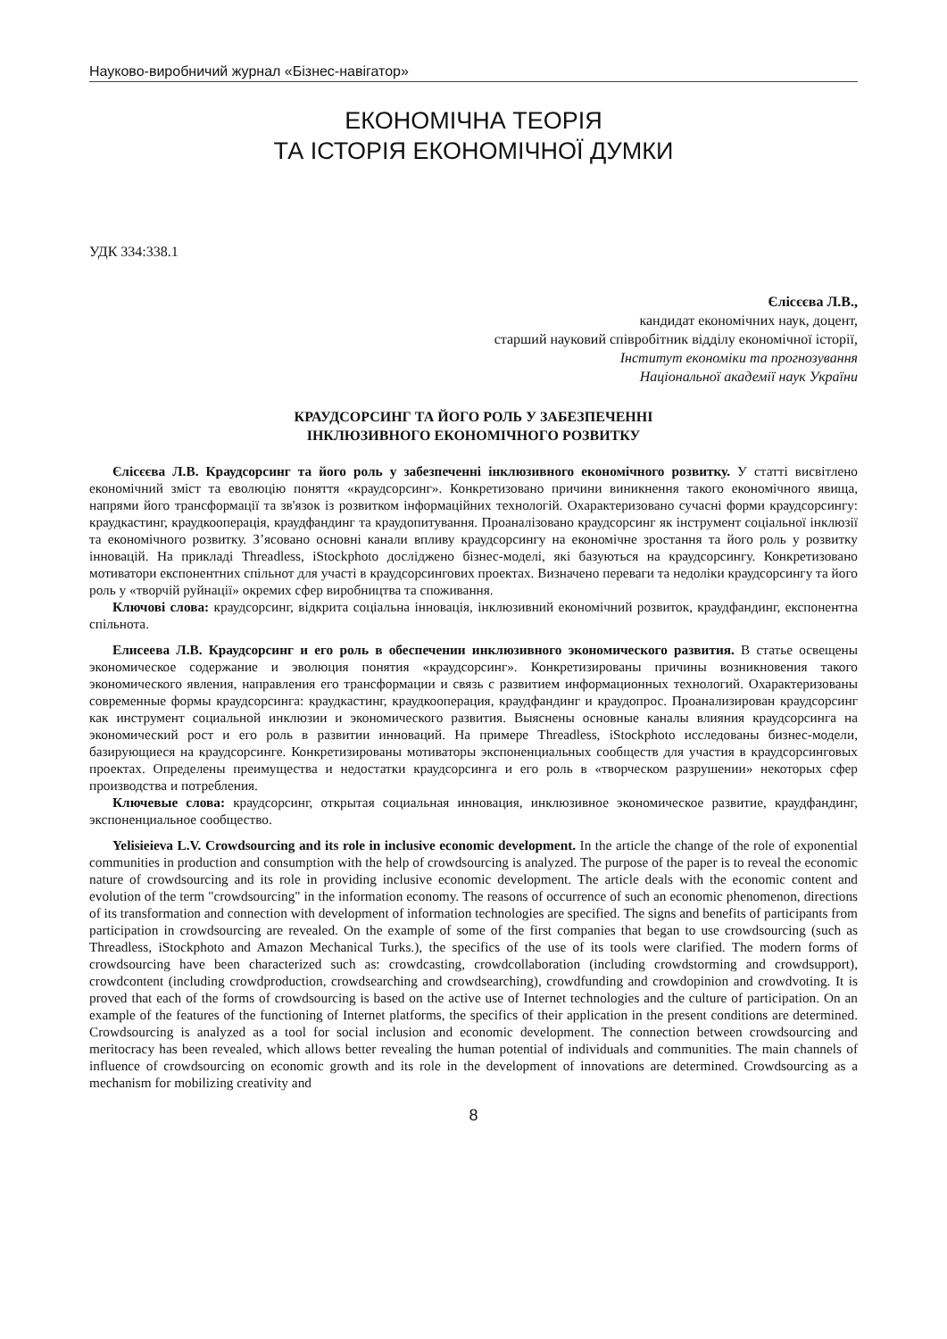Науково-виробничий журнал «Бізнес-навігатор»
ЕКОНОМІЧНА ТЕОРІЯ
ТА ІСТОРІЯ ЕКОНОМІЧНОЇ ДУМКИ
УДК 334:338.1
Єлісєєва Л.В.,
кандидат економічних наук, доцент,
старший науковий співробітник відділу економічної історії,
Інститут економіки та прогнозування
Національної академії наук України
КРАУДСОРСИНГ ТА ЙОГО РОЛЬ У ЗАБЕЗПЕЧЕННІ
ІНКЛЮЗИВНОГО ЕКОНОМІЧНОГО РОЗВИТКУ
Єлісєєва Л.В. Краудсорсинг та його роль у забезпеченні інклюзивного економічного розвитку. У статті висвітлено економічний зміст та еволюцію поняття «краудсорсинг». Конкретизовано причини виникнення такого економічного явища, напрями його трансформації та зв'язок із розвитком інформаційних технологій. Охарактеризовано сучасні форми краудсорсингу: краудкастинг, краудкооперація, краудфандинг та краудопитування. Проаналізовано краудсорсинг як інструмент соціальної інклюзії та економічного розвитку. З’ясовано основні канали впливу краудсорсингу на економічне зростання та його роль у розвитку інновацій. На прикладі Threadless, iStockphoto досліджено бізнес-моделі, які базуються на краудсорсингу. Конкретизовано мотиватори експонентних спільнот для участі в краудсорсингових проектах. Визначено переваги та недоліки краудсорсингу та його роль у «творчій руйнації» окремих сфер виробництва та споживання.
Ключові слова: краудсорсинг, відкрита соціальна інновація, інклюзивний економічний розвиток, краудфандинг, експонентна спільнота.
Елисеева Л.В. Краудсорсинг и его роль в обеспечении инклюзивного экономического развития. В статье освещены экономическое содержание и эволюция понятия «краудсорсинг». Конкретизированы причины возникновения такого экономического явления, направления его трансформации и связь с развитием информационных технологий. Охарактеризованы современные формы краудсорсинга: краудкастинг, краудкооперация, краудфандинг и краудопрос. Проанализирован краудсорсинг как инструмент социальной инклюзии и экономического развития. Выяснены основные каналы влияния краудсорсинга на экономический рост и его роль в развитии инноваций. На примере Threadless, iStockphoto исследованы бизнес-модели, базирующиеся на краудсорсинге. Конкретизированы мотиваторы экспоненциальных сообществ для участия в краудсорсинговых проектах. Определены преимущества и недостатки краудсорсинга и его роль в «творческом разрушении» некоторых сфер производства и потребления.
Ключевые слова: краудсорсинг, открытая социальная инновация, инклюзивное экономическое развитие, краудфандинг, экспоненциальное сообщество.
Yelisieieva L.V. Crowdsourcing and its role in inclusive economic development. In the article the change of the role of exponential communities in production and consumption with the help of crowdsourcing is analyzed. The purpose of the paper is to reveal the economic nature of crowdsourcing and its role in providing inclusive economic development. The article deals with the economic content and evolution of the term "crowdsourcing" in the information economy. The reasons of occurrence of such an economic phenomenon, directions of its transformation and connection with development of information technologies are specified. The signs and benefits of participants from participation in crowdsourcing are revealed. On the example of some of the first companies that began to use crowdsourcing (such as Threadless, iStockphoto and Amazon Mechanical Turks.), the specifics of the use of its tools were clarified. The modern forms of crowdsourcing have been characterized such as: crowdcasting, crowdcollaboration (including crowdstorming and crowdsupport), crowdcontent (including crowdproduction, crowdsearching and crowdsearching), crowdfunding and crowdopinion and crowdvoting. It is proved that each of the forms of crowdsourcing is based on the active use of Internet technologies and the culture of participation. On an example of the features of the functioning of Internet platforms, the specifics of their application in the present conditions are determined. Crowdsourcing is analyzed as a tool for social inclusion and economic development. The connection between crowdsourcing and meritocracy has been revealed, which allows better revealing the human potential of individuals and communities. The main channels of influence of crowdsourcing on economic growth and its role in the development of innovations are determined. Crowdsourcing as a mechanism for mobilizing creativity and
8